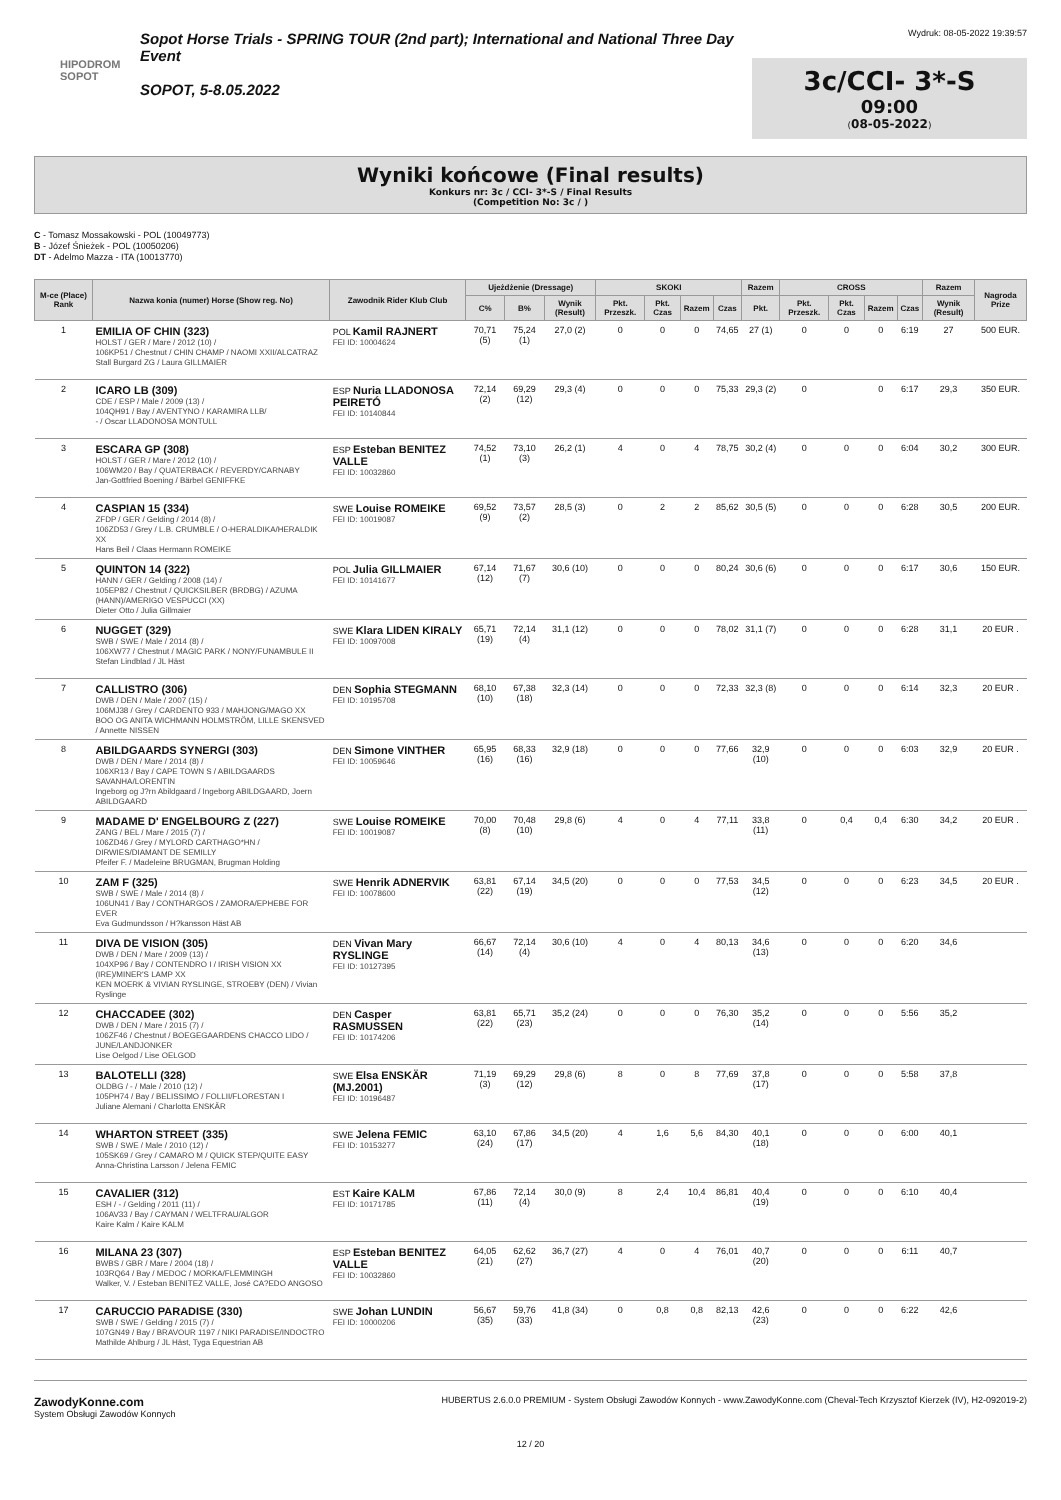HIPODROM
SOPOT
Sopot Horse Trials - SPRING TOUR (2nd part); International and National Three Day Event
SOPOT, 5-8.05.2022
Wydruk: 08-05-2022 19:39:57
3c/CCI- 3*-S
09:00
(08-05-2022)
Wyniki końcowe (Final results)
Konkurs nr: 3c / CCI- 3*-S / Final Results
(Competition No: 3c / )
C - Tomasz Mossakowski - POL (10049773)
B - Józef Śnieżek - POL (10050206)
DT - Adelmo Mazza - ITA (10013770)
| M-ce (Place) Rank | Nazwa konia (numer) Horse (Show reg. No) | Zawodnik Rider Klub Club | Ujeżdżenie (Dressage) | | | SKOKI | | | | Razem | CROSS | | | | Razem | Nagroda Prize |
| --- | --- | --- | --- | --- | --- | --- | --- | --- | --- | --- | --- | --- | --- | --- | --- | --- |
| | | | C% | B% | Wynik (Result) | Pkt. Przeszk. | Pkt. Czas | Razem | Czas | Pkt. | Pkt. Przeszk. | Pkt. Czas | Razem | Czas | Wynik (Result) | |
| 1 | EMILIA OF CHIN (323) HOLST / GER / Mare / 2012 (10) / 106KP51 / Chestnut / CHIN CHAMP / NAOMI XXII/ALCATRAZ Stall Burgard ZG / Laura GILLMAIER | POL Kamil RAJNERT FEI ID: 10004624 | 70,71 (5) | 75,24 (1) | 27,0 (2) | 0 | 0 | 0 | 74,65 | 27 (1) | 0 | 0 | 0 | 6:19 | 27 | 500 EUR. |
| 2 | ICARO LB (309) CDE / ESP / Male / 2009 (13) / 104QH91 / Bay / AVENTYNO / KARAMIRA LLB/ - / Oscar LLADONOSA MONTULL | ESP Nuria LLADONOSA PEIRETÓ FEI ID: 10140844 | 72,14 (2) | 69,29 (12) | 29,3 (4) | 0 | 0 | 0 | 75,33 | 29,3 (2) | 0 | | 0 | 6:17 | 29,3 | 350 EUR. |
| 3 | ESCARA GP (308) HOLST / GER / Mare / 2012 (10) / 106WM20 / Bay / QUATERBACK / REVERDY/CARNABY Jan-Gottfried Boening / Bärbel GENIFFKE | ESP Esteban BENITEZ VALLE FEI ID: 10032860 | 74,52 (1) | 73,10 (3) | 26,2 (1) | 4 | 0 | 4 | 78,75 | 30,2 (4) | 0 | 0 | 0 | 6:04 | 30,2 | 300 EUR. |
| 4 | CASPIAN 15 (334) ZFDP / GER / Gelding / 2014 (8) / 106ZD53 / Grey / L.B. CRUMBLE / O-HERALDIKA/HERALDIK XX Hans Beil / Claas Hermann ROMEIKE | SWE Louise ROMEIKE FEI ID: 10019087 | 69,52 (9) | 73,57 (2) | 28,5 (3) | 0 | 2 | 2 | 85,62 | 30,5 (5) | 0 | 0 | 0 | 6:28 | 30,5 | 200 EUR. |
| 5 | QUINTON 14 (322) HANN / GER / Gelding / 2008 (14) / 105EP82 / Chestnut / QUICKSILBER (BRDBG) / AZUMA (HANN)/AMERIGO VESPUCCI (XX) Dieter Otto / Julia Gillmaier | POL Julia GILLMAIER FEI ID: 10141677 | 67,14 (12) | 71,67 (7) | 30,6 (10) | 0 | 0 | 0 | 80,24 | 30,6 (6) | 0 | 0 | 0 | 6:17 | 30,6 | 150 EUR. |
| 6 | NUGGET (329) SWB / SWE / Male / 2014 (8) / 106XW77 / Chestnut / MAGIC PARK / NONY/FUNAMBULE II Stefan Lindblad / JL Häst | SWE Klara LIDEN KIRALY FEI ID: 10097008 | 65,71 (19) | 72,14 (4) | 31,1 (12) | 0 | 0 | 0 | 78,02 | 31,1 (7) | 0 | 0 | 0 | 6:28 | 31,1 | 20 EUR . |
| 7 | CALLISTRO (306) DWB / DEN / Male / 2007 (15) / 106MJ38 / Grey / CARDENTO 933 / MAHJONG/MAGO XX BOO OG ANITA WICHMANN HOLMSTRÖM, LILLE SKENSVED / Annette NISSEN | DEN Sophia STEGMANN FEI ID: 10195708 | 68,10 (10) | 67,38 (18) | 32,3 (14) | 0 | 0 | 0 | 72,33 | 32,3 (8) | 0 | 0 | 0 | 6:14 | 32,3 | 20 EUR . |
| 8 | ABILDGAARDS SYNERGI (303) DWB / DEN / Mare / 2014 (8) / 106XR13 / Bay / CAPE TOWN S / ABILDGAARDS SAVANHA/LORENTIN Ingeborg og J?rn Abildgaard / Ingeborg ABILDGAARD, Joern ABILDGAARD | DEN Simone VINTHER FEI ID: 10059646 | 65,95 (16) | 68,33 (16) | 32,9 (18) | 0 | 0 | 0 | 77,66 | 32,9 (10) | 0 | 0 | 0 | 6:03 | 32,9 | 20 EUR . |
| 9 | MADAME D' ENGELBOURG Z (227) ZANG / BEL / Mare / 2015 (7) / 106ZD46 / Grey / MYLORD CARTHAGO*HN / DIRWIES/DIAMANT DE SEMILLY Pfeifer F. / Madeleine BRUGMAN, Brugman Holding | SWE Louise ROMEIKE FEI ID: 10019087 | 70,00 (8) | 70,48 (10) | 29,8 (6) | 4 | 0 | 4 | 77,11 | 33,8 (11) | 0 | 0,4 | 0,4 | 6:30 | 34,2 | 20 EUR . |
| 10 | ZAM F (325) SWB / SWE / Male / 2014 (8) / 106UN41 / Bay / CONTHARGOS / ZAMORA/EPHEBE FOR EVER Eva Gudmundsson / H?kansson Häst AB | SWE Henrik ADNERVIK FEI ID: 10078600 | 63,81 (22) | 67,14 (19) | 34,5 (20) | 0 | 0 | 0 | 77,53 | 34,5 (12) | 0 | 0 | 0 | 6:23 | 34,5 | 20 EUR . |
| 11 | DIVA DE VISION (305) DWB / DEN / Mare / 2009 (13) / 104XP96 / Bay / CONTENDRO I / IRISH VISION XX (IRE)/MINER'S LAMP XX KEN MOERK & VIVIAN RYSLINGE, STROEBY (DEN) / Vivian Ryslinge | DEN Vivan Mary RYSLINGE FEI ID: 10127395 | 66,67 (14) | 72,14 (4) | 30,6 (10) | 4 | 0 | 4 | 80,13 | 34,6 (13) | 0 | 0 | 0 | 6:20 | 34,6 | |
| 12 | CHACCADEE (302) DWB / DEN / Mare / 2015 (7) / 106ZF46 / Chestnut / BOEGEGAARDENS CHACCO LIDO / JUNE/LANDJONKER Lise Oelgod / Lise OELGOD | DEN Casper RASMUSSEN FEI ID: 10174206 | 63,81 (22) | 65,71 (23) | 35,2 (24) | 0 | 0 | 0 | 76,30 | 35,2 (14) | 0 | 0 | 0 | 5:56 | 35,2 | |
| 13 | BALOTELLI (328) OLDBG / - / Male / 2010 (12) / 105PH74 / Bay / BELISSIMO / FOLLII/FLORESTAN I Juliane Alemani / Charlotta ENSKÄR | SWE Elsa ENSKÄR (MJ.2001) FEI ID: 10196487 | 71,19 (3) | 69,29 (12) | 29,8 (6) | 8 | 0 | 8 | 77,69 | 37,8 (17) | 0 | 0 | 0 | 5:58 | 37,8 | |
| 14 | WHARTON STREET (335) SWB / SWE / Male / 2010 (12) / 105SK69 / Grey / CAMARO M / QUICK STEP/QUITE EASY Anna-Christina Larsson / Jelena FEMIC | SWE Jelena FEMIC FEI ID: 10153277 | 63,10 (24) | 67,86 (17) | 34,5 (20) | 4 | 1,6 | 5,6 | 84,30 | 40,1 (18) | 0 | 0 | 0 | 6:00 | 40,1 | |
| 15 | CAVALIER (312) ESH / - / Gelding / 2011 (11) / 106AV33 / Bay / CAYMAN / WELTFRAU/ALGOR Kaire Kalm / Kaire KALM | EST Kaire KALM FEI ID: 10171785 | 67,86 (11) | 72,14 (4) | 30,0 (9) | 8 | 2,4 | 10,4 | 86,81 | 40,4 (19) | 0 | 0 | 0 | 6:10 | 40,4 | |
| 16 | MILANA 23 (307) BWBS / GBR / Mare / 2004 (18) / 103RQ64 / Bay / MEDOC / MORKA/FLEMMINGH Walker, V. / Esteban BENITEZ VALLE, José CA?EDO ANGOSO | ESP Esteban BENITEZ VALLE FEI ID: 10032860 | 64,05 (21) | 62,62 (27) | 36,7 (27) | 4 | 0 | 4 | 76,01 | 40,7 (20) | 0 | 0 | 0 | 6:11 | 40,7 | |
| 17 | CARUCCIO PARADISE (330) SWB / SWE / Gelding / 2015 (7) / 107GN49 / Bay / BRAVOUR 1197 / NIKI PARADISE/INDOCTRO Mathilde Ahlburg / JL Häst, Tyga Equestrian AB | SWE Johan LUNDIN FEI ID: 10000206 | 56,67 (35) | 59,76 (33) | 41,8 (34) | 0 | 0,8 | 0,8 | 82,13 | 42,6 (23) | 0 | 0 | 0 | 6:22 | 42,6 | |
ZawodyKonne.com
System Obsługi Zawodów Konnych
HUBERTUS 2.6.0.0 PREMIUM - System Obsługi Zawodów Konnych - www.ZawodyKonne.com (Cheval-Tech Krzysztof Kierzek (IV), H2-092019-2)
12 / 20